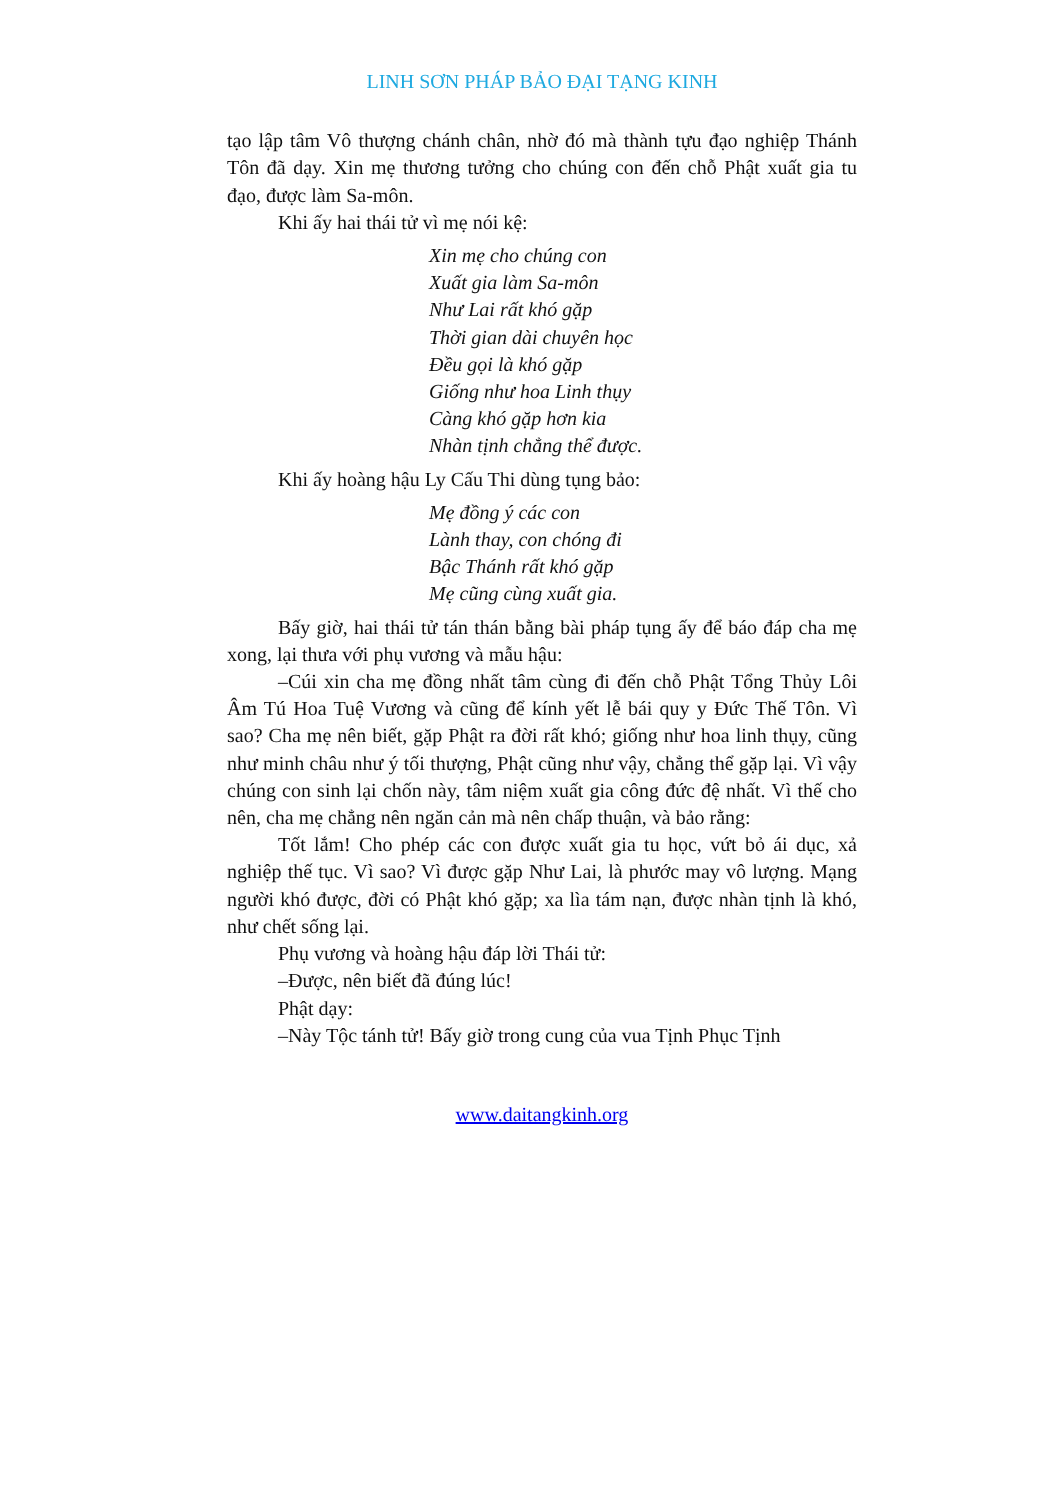LINH SƠN PHÁP BẢO ĐẠI TẠNG KINH
tạo lập tâm Vô thượng chánh chân, nhờ đó mà thành tựu đạo nghiệp Thánh Tôn đã dạy. Xin mẹ thương tưởng cho chúng con đến chỗ Phật xuất gia tu đạo, được làm Sa-môn.
Khi ấy hai thái tử vì mẹ nói kệ:
Xin mẹ cho chúng con
Xuất gia làm Sa-môn
Như Lai rất khó gặp
Thời gian dài chuyên học
Đều gọi là khó gặp
Giống như hoa Linh thụy
Càng khó gặp hơn kia
Nhàn tịnh chẳng thể được.
Khi ấy hoàng hậu Ly Cấu Thi dùng tụng bảo:
Mẹ đồng ý các con
Lành thay, con chóng đi
Bậc Thánh rất khó gặp
Mẹ cũng cùng xuất gia.
Bấy giờ, hai thái tử tán thán bằng bài pháp tụng ấy để báo đáp cha mẹ xong, lại thưa với phụ vương và mẫu hậu:
–Cúi xin cha mẹ đồng nhất tâm cùng đi đến chỗ Phật Tổng Thủy Lôi Âm Tú Hoa Tuệ Vương và cũng để kính yết lễ bái quy y Đức Thế Tôn. Vì sao? Cha mẹ nên biết, gặp Phật ra đời rất khó; giống như hoa linh thụy, cũng như minh châu như ý tối thượng, Phật cũng như vậy, chẳng thể gặp lại. Vì vậy chúng con sinh lại chốn này, tâm niệm xuất gia công đức đệ nhất. Vì thế cho nên, cha mẹ chẳng nên ngăn cản mà nên chấp thuận, và bảo rằng:
Tốt lắm! Cho phép các con được xuất gia tu học, vứt bỏ ái dục, xả nghiệp thế tục. Vì sao? Vì được gặp Như Lai, là phước may vô lượng. Mạng người khó được, đời có Phật khó gặp; xa lìa tám nạn, được nhàn tịnh là khó, như chết sống lại.
Phụ vương và hoàng hậu đáp lời Thái tử:
–Được, nên biết đã đúng lúc!
Phật dạy:
–Này Tộc tánh tử! Bấy giờ trong cung của vua Tịnh Phục Tịnh
www.daitangkinh.org